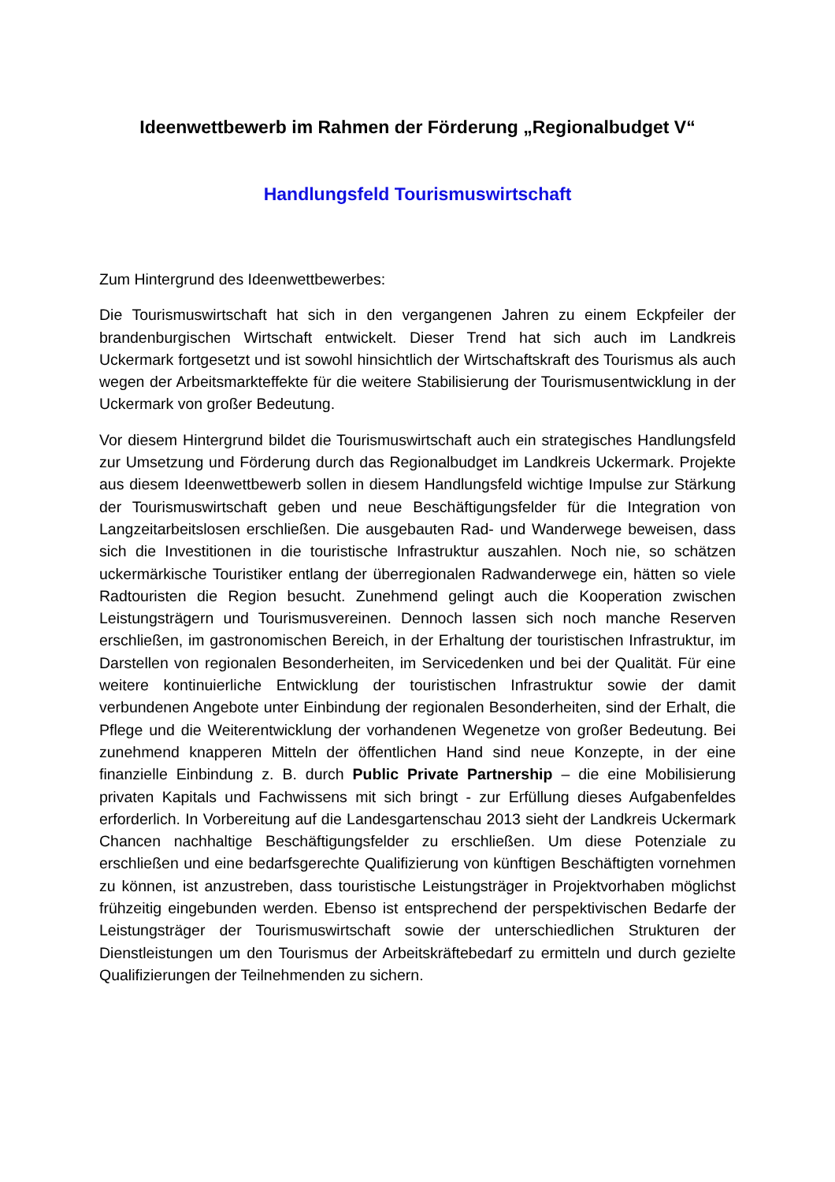Ideenwettbewerb im Rahmen der Förderung „Regionalbudget V“
Handlungsfeld Tourismuswirtschaft
Zum Hintergrund des Ideenwettbewerbes:
Die Tourismuswirtschaft hat sich in den vergangenen Jahren zu einem Eckpfeiler der brandenburgischen Wirtschaft entwickelt. Dieser Trend hat sich auch im Landkreis Uckermark fortgesetzt und ist sowohl hinsichtlich der Wirtschaftskraft des Tourismus als auch wegen der Arbeitsmarkteffekte für die weitere Stabilisierung der Tourismusentwicklung in der Uckermark von großer Bedeutung.
Vor diesem Hintergrund bildet die Tourismuswirtschaft auch ein strategisches Handlungsfeld zur Umsetzung und Förderung durch das Regionalbudget im Landkreis Uckermark. Projekte aus diesem Ideenwettbewerb sollen in diesem Handlungsfeld wichtige Impulse zur Stärkung der Tourismuswirtschaft geben und neue Beschäftigungsfelder für die Integration von Langzeitarbeitslosen erschließen. Die ausgebauten Rad- und Wanderwege beweisen, dass sich die Investitionen in die touristische Infrastruktur auszahlen. Noch nie, so schätzen uckermärkische Touristiker entlang der überregionalen Radwanderwege ein, hätten so viele Radtouristen die Region besucht. Zunehmend gelingt auch die Kooperation zwischen Leistungsträgern und Tourismusvereinen. Dennoch lassen sich noch manche Reserven erschließen, im gastronomischen Bereich, in der Erhaltung der touristischen Infrastruktur, im Darstellen von regionalen Besonderheiten, im Servicedenken und bei der Qualität. Für eine weitere kontinuierliche Entwicklung der touristischen Infrastruktur sowie der damit verbundenen Angebote unter Einbindung der regionalen Besonderheiten, sind der Erhalt, die Pflege und die Weiterentwicklung der vorhandenen Wegenetze von großer Bedeutung. Bei zunehmend knapperen Mitteln der öffentlichen Hand sind neue Konzepte, in der eine finanzielle Einbindung z. B. durch Public Private Partnership – die eine Mobilisierung privaten Kapitals und Fachwissens mit sich bringt - zur Erfüllung dieses Aufgabenfeldes erforderlich. In Vorbereitung auf die Landesgartenschau 2013 sieht der Landkreis Uckermark Chancen nachhaltige Beschäftigungsfelder zu erschließen. Um diese Potenziale zu erschließen und eine bedarfsgerechte Qualifizierung von künftigen Beschäftigten vornehmen zu können, ist anzustreben, dass touristische Leistungsträger in Projektvorhaben möglichst frühzeitig eingebunden werden. Ebenso ist entsprechend der perspektivischen Bedarfe der Leistungsträger der Tourismuswirtschaft sowie der unterschiedlichen Strukturen der Dienstleistungen um den Tourismus der Arbeitskräftebedarf zu ermitteln und durch gezielte Qualifizierungen der Teilnehmenden zu sichern.